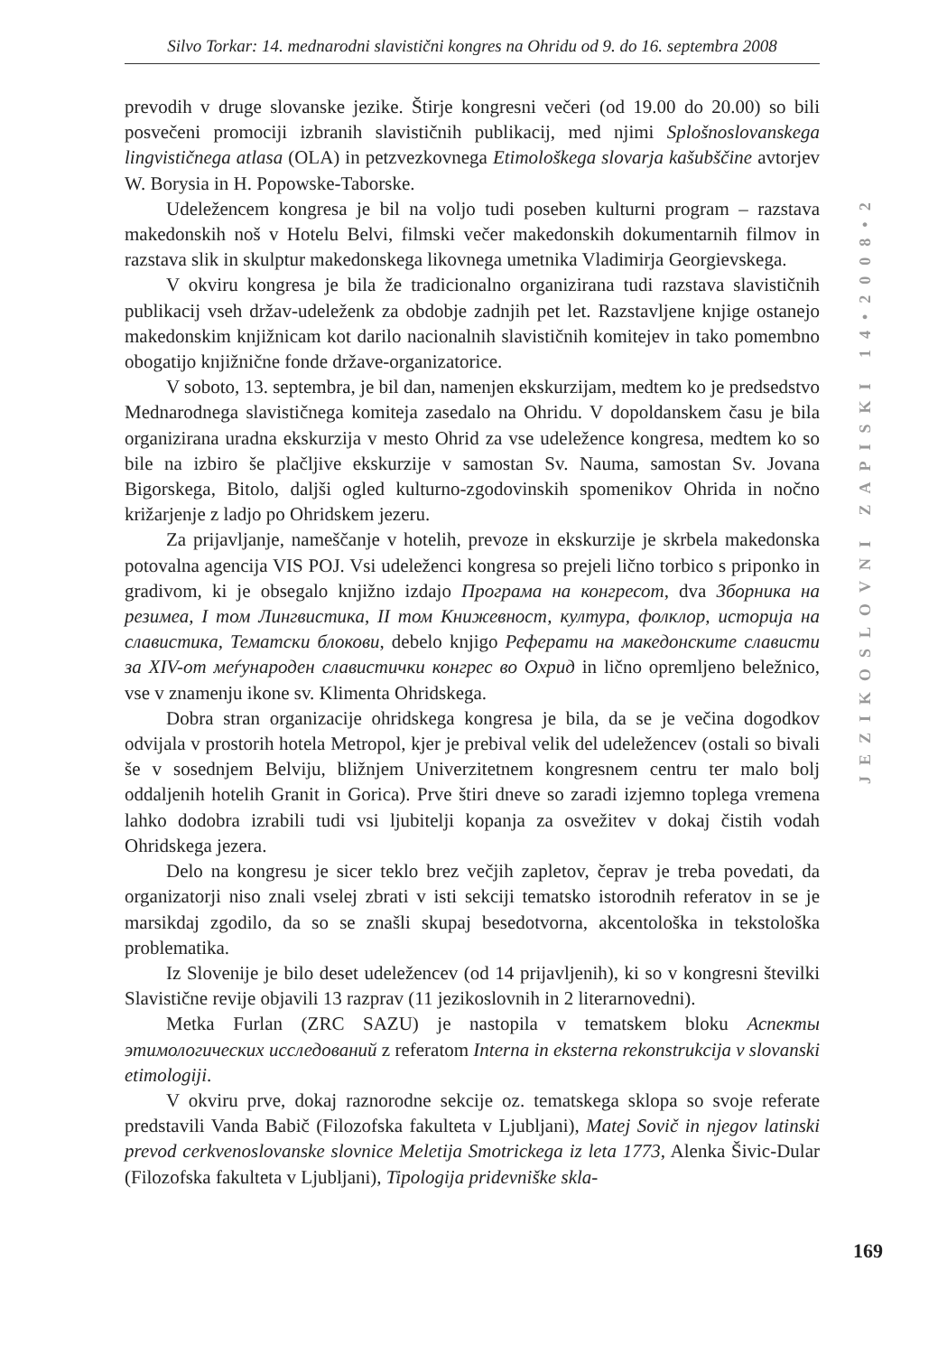Silvo Torkar: 14. mednarodni slavistični kongres na Ohridu od 9. do 16. septembra 2008
prevodih v druge slovanske jezike. Štirje kongresni večeri (od 19.00 do 20.00) so bili posvečeni promociji izbranih slavističnih publikacij, med njimi Splošnoslovanskega lingvističnega atlasa (OLA) in petzvezkovnega Etimološkega slovarja kašubščine avtorjev W. Borysia in H. Popowske-Taborske.
Udeležencem kongresa je bil na voljo tudi poseben kulturni program – razstava makedonskih noš v Hotelu Belvi, filmski večer makedonskih dokumentarnih filmov in razstava slik in skulptur makedonskega likovnega umetnika Vladimirja Georgievskega.
V okviru kongresa je bila že tradicionalno organizirana tudi razstava slavističnih publikacij vseh držav-udeleženk za obdobje zadnjih pet let. Razstavljene knjige ostanejo makedonskim knjižnicam kot darilo nacionalnih slavističnih komitejev in tako pomembno obogatijo knjižnične fonde države-organizatorice.
V soboto, 13. septembra, je bil dan, namenjen ekskurzijam, medtem ko je predsedstvo Mednarodnega slavističnega komiteja zasedalo na Ohridu. V dopoldanskem času je bila organizirana uradna ekskurzija v mesto Ohrid za vse udeležence kongresa, medtem ko so bile na izbiro še plačljive ekskurzije v samostan Sv. Nauma, samostan Sv. Jovana Bigorskega, Bitolo, daljši ogled kulturno-zgodovinskih spomenikov Ohrida in nočno križarjenje z ladjo po Ohridskem jezeru.
Za prijavljanje, nameščanje v hotelih, prevoze in ekskurzije je skrbela makedonska potovalna agencija VIS POJ. Vsi udeleženci kongresa so prejeli lično torbico s priponko in gradivom, ki je obsegalo knjižno izdajo Програма на конгресот, dva Зборника на резимеа, I том Лингвистика, II том Книжевност, култура, фолклор, историја на славистика, Тематски блокови, debelo knjigo Реферати на македонските слависти за XIV-от меѓународен славистички конгрес во Охрид in lično opremljeno beležnico, vse v znamenju ikone sv. Klimenta Ohridskega.
Dobra stran organizacije ohridskega kongresa je bila, da se je večina dogodkov odvijala v prostorih hotela Metropol, kjer je prebival velik del udeležencev (ostali so bivali še v sosednjem Belviju, bližnjem Univerzitetnem kongresnem centru ter malo bolj oddaljenih hotelih Granit in Gorica). Prve štiri dneve so zaradi izjemno toplega vremena lahko dodobra izrabili tudi vsi ljubitelji kopanja za osvežitev v dokaj čistih vodah Ohridskega jezera.
Delo na kongresu je sicer teklo brez večjih zapletov, čeprav je treba povedati, da organizatorji niso znali vselej zbrati v isti sekciji tematsko istorodnih referatov in se je marsikdaj zgodilo, da so se znašli skupaj besedotvorna, akcentološka in tekstološka problematika.
Iz Slovenije je bilo deset udeležencev (od 14 prijavljenih), ki so v kongresni številki Slavistične revije objavili 13 razprav (11 jezikoslovnih in 2 literarnovedni).
Metka Furlan (ZRC SAZU) je nastopila v tematskem bloku Аспекты этимологических исследований z referatom Interna in eksterna rekonstrukcija v slovanski etimologiji.
V okviru prve, dokaj raznorodne sekcije oz. tematskega sklopa so svoje referate predstavili Vanda Babič (Filozofska fakulteta v Ljubljani), Matej Sovič in njegov latinski prevod cerkvenoslovanske slovnice Meletija Smotrickega iz leta 1773, Alenka Šivic-Dular (Filozofska fakulteta v Ljubljani), Tipologija pridevniške skla-
JEZIKOSLOVNI ZAPISKI 14•2008•2
169